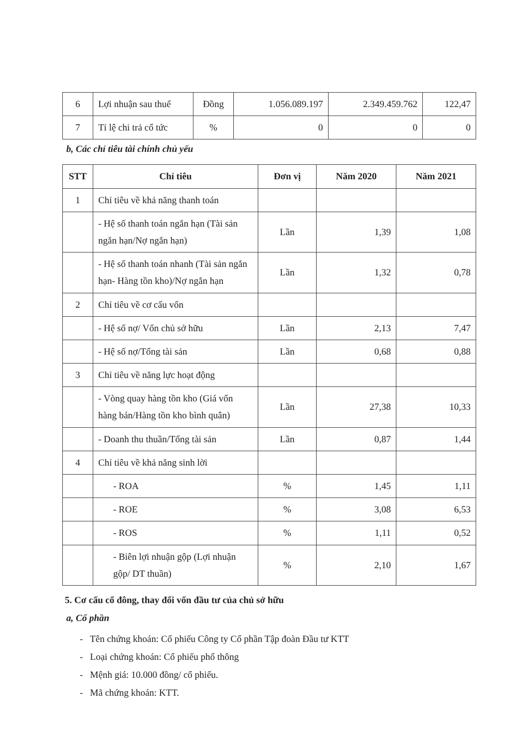| 6 | Lợi nhuận sau thuế | Đồng | 1.056.089.197 | 2.349.459.762 | 122,47 |
| 7 | Tỉ lệ chi trả cổ tức | % | 0 | 0 | 0 |
b, Các chỉ tiêu tài chính chủ yếu
| STT | Chỉ tiêu | Đơn vị | Năm 2020 | Năm 2021 |
| --- | --- | --- | --- | --- |
| 1 | Chỉ tiêu về khả năng thanh toán | | | |
| | - Hệ số thanh toán ngắn hạn (Tài sản ngắn hạn/Nợ ngắn hạn) | Lần | 1,39 | 1,08 |
| | - Hệ số thanh toán nhanh (Tài sản ngắn hạn- Hàng tồn kho)/Nợ ngắn hạn | Lần | 1,32 | 0,78 |
| 2 | Chỉ tiêu về cơ cấu vốn | | | |
| | - Hệ số nợ/ Vốn chủ sở hữu | Lần | 2,13 | 7,47 |
| | - Hệ số nợ/Tổng tài sản | Lần | 0,68 | 0,88 |
| 3 | Chỉ tiêu về năng lực hoạt động | | | |
| | - Vòng quay hàng tồn kho (Giá vốn hàng bán/Hàng tồn kho bình quân) | Lần | 27,38 | 10,33 |
| | - Doanh thu thuần/Tổng tài sản | Lần | 0,87 | 1,44 |
| 4 | Chỉ tiêu về khả năng sinh lời | | | |
| | - ROA | % | 1,45 | 1,11 |
| | - ROE | % | 3,08 | 6,53 |
| | - ROS | % | 1,11 | 0,52 |
| | - Biên lợi nhuận gộp (Lợi nhuận gộp/ DT thuần) | % | 2,10 | 1,67 |
5. Cơ cấu cổ đông, thay đổi vốn đầu tư của chủ sở hữu
a, Cổ phần
- Tên chứng khoán: Cổ phiếu Công ty Cổ phần Tập đoàn Đầu tư KTT
- Loại chứng khoán: Cổ phiếu phổ thông
- Mệnh giá: 10.000 đồng/ cổ phiếu.
- Mã chứng khoán: KTT.